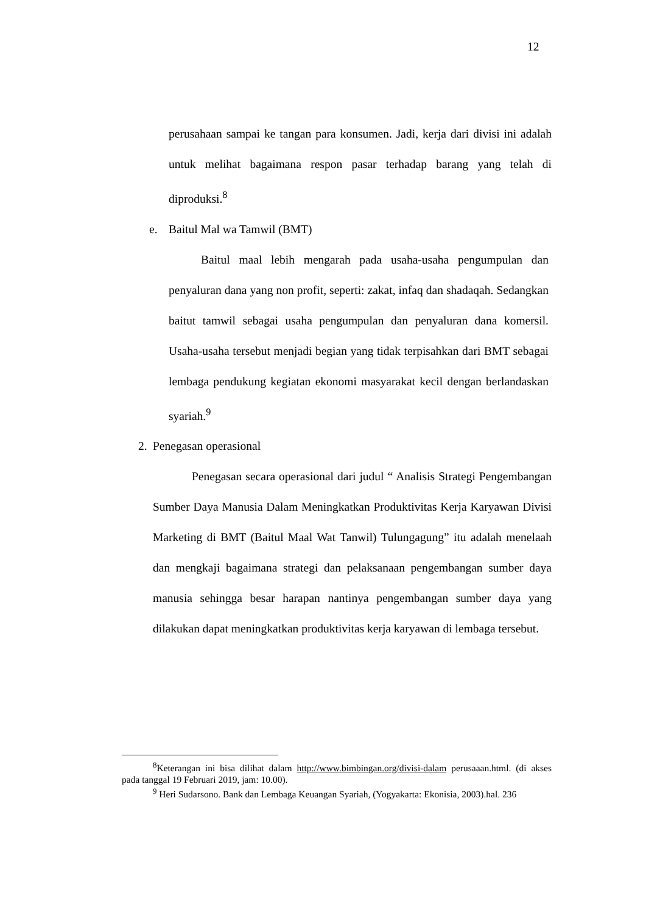12
perusahaan sampai ke tangan para konsumen. Jadi, kerja dari divisi ini adalah untuk melihat bagaimana respon pasar terhadap barang yang telah di diproduksi.<sup>8</sup>
e. Baitul Mal wa Tamwil (BMT)
Baitul maal lebih mengarah pada usaha-usaha pengumpulan dan penyaluran dana yang non profit, seperti: zakat, infaq dan shadaqah. Sedangkan baitut tamwil sebagai usaha pengumpulan dan penyaluran dana komersil. Usaha-usaha tersebut menjadi begian yang tidak terpisahkan dari BMT sebagai lembaga pendukung kegiatan ekonomi masyarakat kecil dengan berlandaskan syariah.<sup>9</sup>
2. Penegasan operasional
Penegasan secara operasional dari judul “ Analisis Strategi Pengembangan Sumber Daya Manusia Dalam Meningkatkan Produktivitas Kerja Karyawan Divisi Marketing di BMT (Baitul Maal Wat Tanwil) Tulungagung” itu adalah menelaah dan mengkaji bagaimana strategi dan pelaksanaan pengembangan sumber daya manusia sehingga besar harapan nantinya pengembangan sumber daya yang dilakukan dapat meningkatkan produktivitas kerja karyawan di lembaga tersebut.
<sup>8</sup> Keterangan ini bisa dilihat dalam http://www.bimbingan.org/divisi-dalam perusaaan.html. (di akses pada tanggal 19 Februari 2019, jam: 10.00).
<sup>9</sup> Heri Sudarsono. Bank dan Lembaga Keuangan Syariah, (Yogyakarta: Ekonisia, 2003).hal. 236